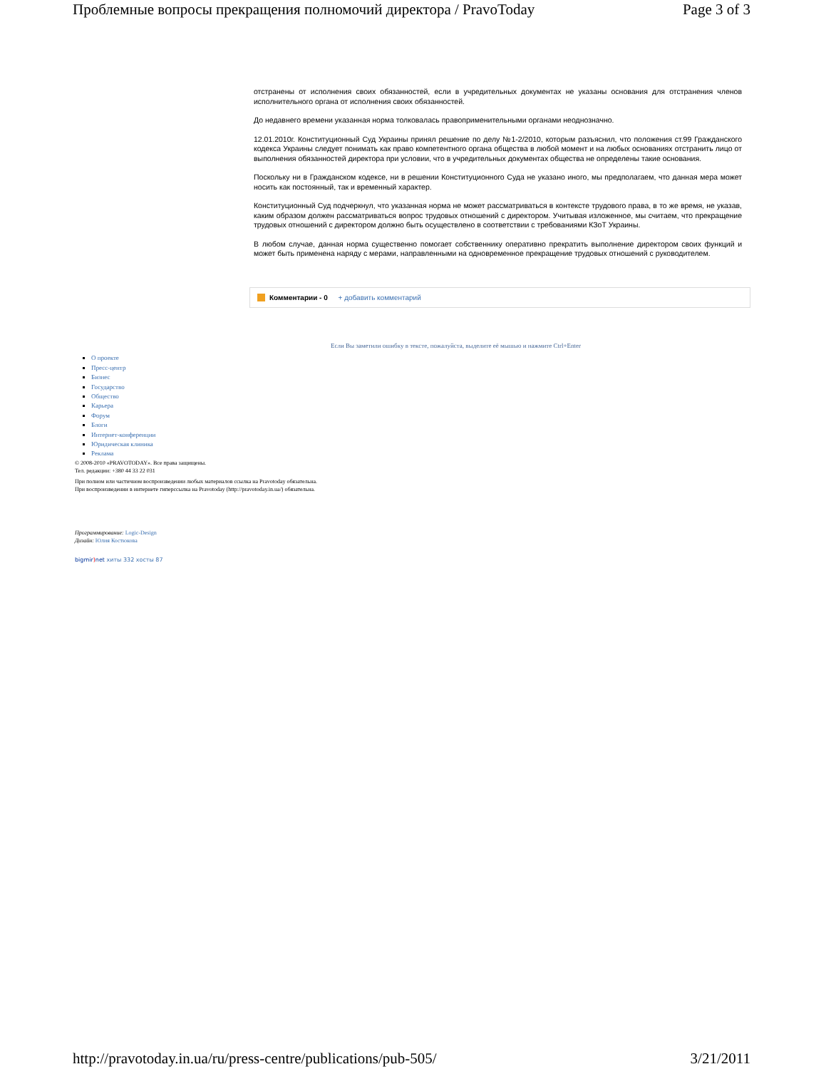Проблемные вопросы прекращения полномочий директора / PravoToday Page 3 of 3
отстранены от исполнения своих обязанностей, если в учредительных документах не указаны основания для отстранения членов исполнительного органа от исполнения своих обязанностей.
До недавнего времени указанная норма толковалась правоприменительными органами неоднозначно.
12.01.2010г. Конституционный Суд Украины принял решение по делу №1-2/2010, которым разъяснил, что положения ст.99 Гражданского кодекса Украины следует понимать как право компетентного органа общества в любой момент и на любых основаниях отстранить лицо от выполнения обязанностей директора при условии, что в учредительных документах общества не определены такие основания.
Поскольку ни в Гражданском кодексе, ни в решении Конституционного Суда не указано иного, мы предполагаем, что данная мера может носить как постоянный, так и временный характер.
Конституционный Суд подчеркнул, что указанная норма не может рассматриваться в контексте трудового права, в то же время, не указав, каким образом должен рассматриваться вопрос трудовых отношений с директором. Учитывая изложенное, мы считаем, что прекращение трудовых отношений с директором должно быть осуществлено в соответствии с требованиями КЗоТ Украины.
В любом случае, данная норма существенно помогает собственнику оперативно прекратить выполнение директором своих функций и может быть применена наряду с мерами, направленными на одновременное прекращение трудовых отношений с руководителем.
Комментарии - 0 + добавить комментарий
Если Вы заметили ошибку в тексте, пожалуйста, выделите её мышью и нажмите Ctrl+Enter
О проекте
Пресс-центр
Бизнес
Государство
Общество
Карьера
Форум
Блоги
Интернет-конференции
Юридическая клиника
Реклама
© 2008-2010 «PRAVOTODAY». Все права защищены.
Тел. редакции: +380 44 33 22 031
При полном или частичном воспроизведении любых материалов ссылка на Pravotoday обязательна.
При воспроизведении в интернете гиперссылка на Pravotoday (http://pravotoday.in.ua/) обязательна.
Программирование: Logic-Design
Дизайн: Юлия Костюкова
bigmir) net хиты 332 хосты 87
http://pravotoday.in.ua/ru/press-centre/publications/pub-505/ 3/21/2011